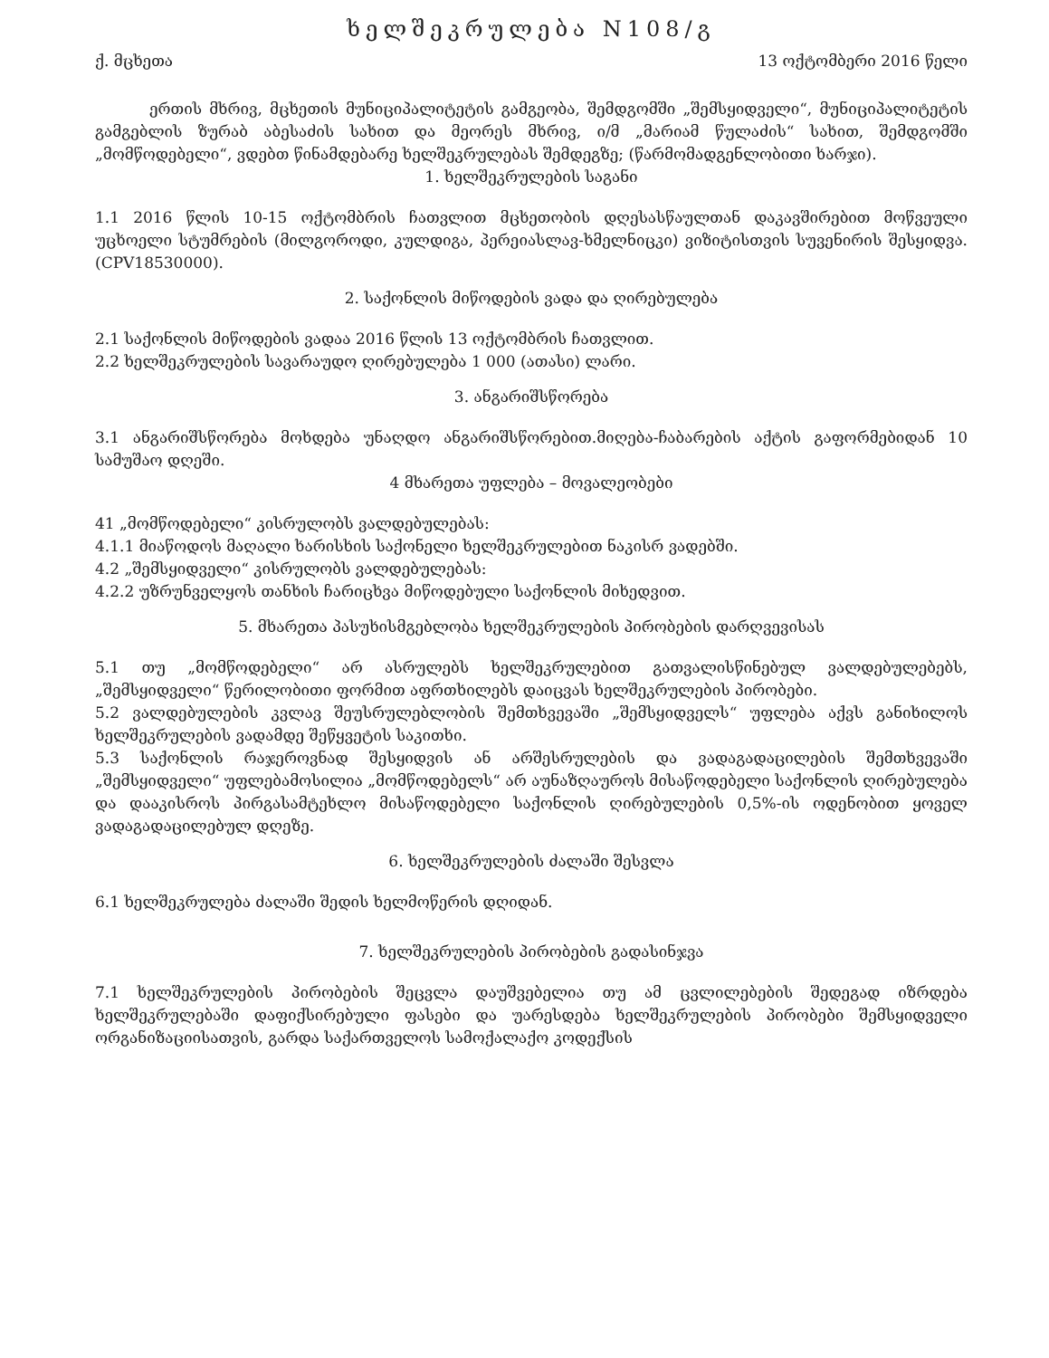ხელშეკრულება N108/გ
ქ. მცხეთა 13 ოქტომბერი 2016 წელი
ერთის მხრივ, მცხეთის მუნიციპალიტეტის გამგეობა, შემდგომში „შემსყიდველი“, მუნიციპალიტეტის გამგებლის ზურაბ აბესაძის სახით და მეორეს მხრივ, ი/მ „მარიამ წულაძის“ სახით, შემდგომში „მომწოდებელი“, ვდებთ წინამდებარე ხელშეკრულებას შემდეგზე; (წარმომადგენლობითი ხარჯი).
1. ხელშეკრულების საგანი
1.1 2016 წლის 10-15 ოქტომბრის ჩათვლით მცხეთობის დღესასწაულთან დაკავშირებით მოწვეული უცხოელი სტუმრების (მილგოროდი, კულდიგა, პერეიასლავ-ხმელნიცკი) ვიზიტისთვის სუვენირის შესყიდვა. (CPV18530000).
2. საქონლის მიწოდების ვადა და ღირებულება
2.1 საქონლის მიწოდების ვადაა 2016 წლის 13 ოქტომბრის ჩათვლით.
2.2 ხელშეკრულების სავარაუდო ღირებულება 1 000 (ათასი) ლარი.
3. ანგარიშსწორება
3.1 ანგარიშსწორება მოხდება უნაღდო ანგარიშსწორებით.მიღება-ჩაბარების აქტის გაფორმებიდან 10 სამუშაო დღეში.
4 მხარეთა უფლება – მოვალეობები
41 „მომწოდებელი“ კისრულობს ვალდებულებას:
4.1.1 მიაწოდოს მაღალი ხარისხის საქონელი ხელშეკრულებით ნაკისრ ვადებში.
4.2 „შემსყიდველი“ კისრულობს ვალდებულებას:
4.2.2 უზრუნველყოს თანხის ჩარიცხვა მიწოდებული საქონლის მიხედვით.
5. მხარეთა პასუხისმგებლობა ხელშეკრულების პირობების დარღვევისას
5.1 თუ „მომწოდებელი“ არ ასრულებს ხელშეკრულებით გათვალისწინებულ ვალდებულებებს, „შემსყიდველი“ წერილობითი ფორმით აფრთხილებს დაიცვას ხელშეკრულების პირობები.
5.2 ვალდებულების კვლავ შეუსრულებლობის შემთხვევაში „შემსყიდველს“ უფლება აქვს განიხილოს ხელშეკრულების ვადამდე შეწყვეტის საკითხი.
5.3 საქონლის რაჯეროვნად შესყიდვის ან არშესრულების და ვადაგადაცილების შემთხვევაში „შემსყიდველი“ უფლებამოსილია „მომწოდებელს“ არ აუნაზღაუროს მისაწოდებელი საქონლის ღირებულება და დააკისროს პირგასამტეხლო მისაწოდებელი საქონლის ღირებულების 0,5%-ის ოდენობით ყოველ ვადაგადაცილებულ დღეზე.
6. ხელშეკრულების ძალაში შესვლა
6.1 ხელშეკრულება ძალაში შედის ხელმოწერის დღიდან.
7. ხელშეკრულების პირობების გადასინჯვა
7.1 ხელშეკრულების პირობების შეცვლა დაუშვებელია თუ ამ ცვლილებების შედეგად იზრდება ხელშეკრულებაში დაფიქსირებული ფასები და უარესდება ხელშეკრულების პირობები შემსყიდველი ორგანიზაციისათვის, გარდა საქართველოს სამოქალაქო კოდექსის